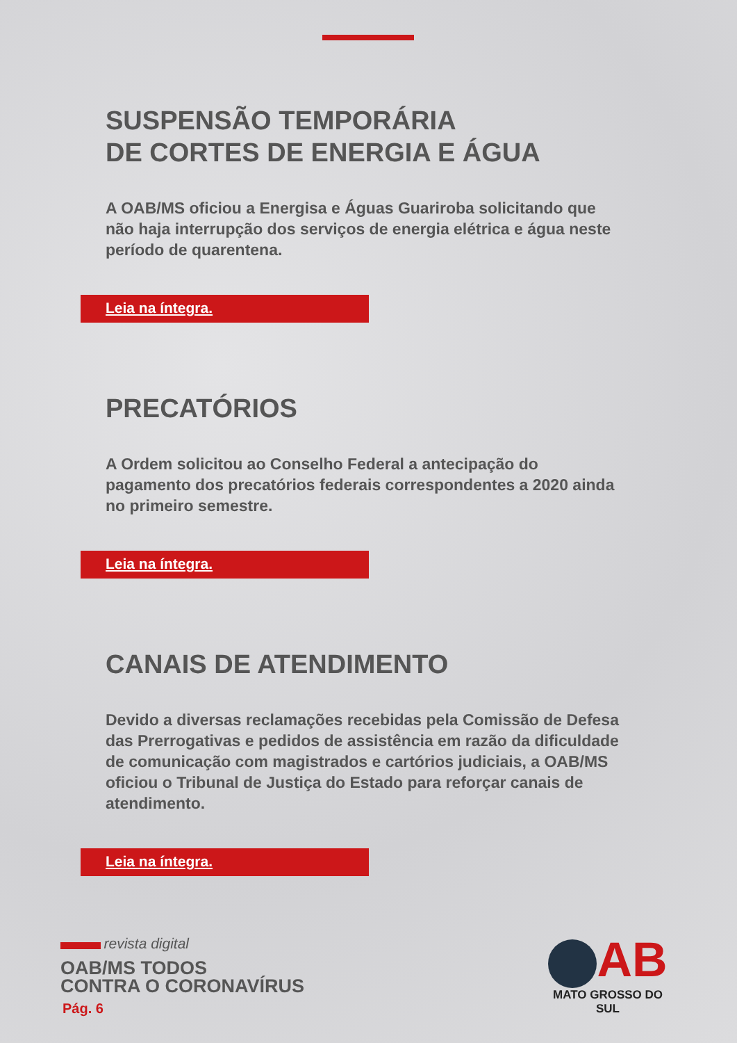SUSPENSÃO TEMPORÁRIA
DE CORTES DE ENERGIA E ÁGUA
A OAB/MS oficiou a Energisa e Águas Guariroba solicitando que não haja interrupção dos serviços de energia elétrica e água neste período de quarentena.
Leia na íntegra.
PRECATÓRIOS
A Ordem solicitou ao Conselho Federal a antecipação do pagamento dos precatórios federais correspondentes a 2020 ainda no primeiro semestre.
Leia na íntegra.
CANAIS DE ATENDIMENTO
Devido a diversas reclamações recebidas pela Comissão de Defesa das Prerrogativas e pedidos de assistência em razão da dificuldade de comunicação com magistrados e cartórios judiciais, a OAB/MS oficiou o Tribunal de Justiça do Estado para reforçar canais de atendimento.
Leia na íntegra.
revista digital
OAB/MS TODOS
CONTRA O CORONAVÍRUS
Pág. 6
AB
MATO GROSSO DO SUL